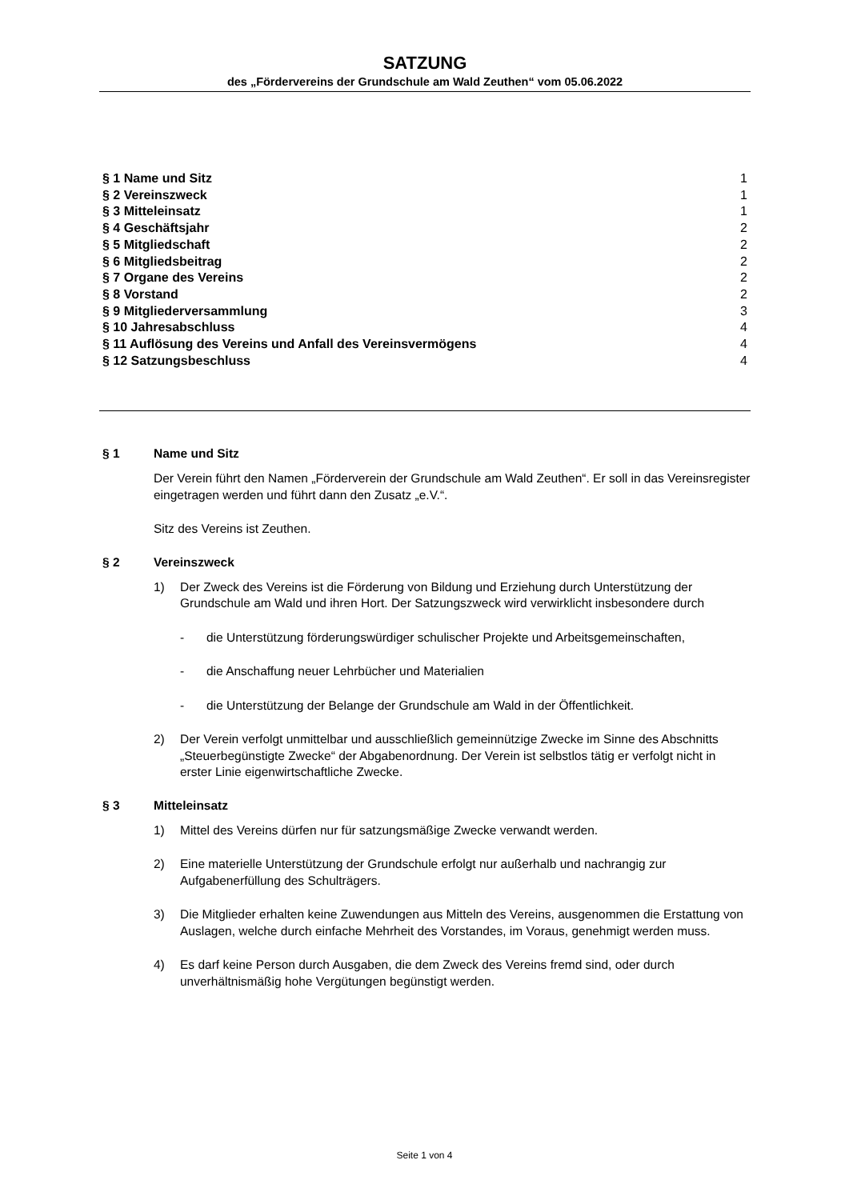SATZUNG
des „Fördervereins der Grundschule am Wald Zeuthen“ vom 05.06.2022
§ 1 Name und Sitz 1
§ 2 Vereinszweck 1
§ 3 Mitteleinsatz 1
§ 4 Geschäftsjahr 2
§ 5 Mitgliedschaft 2
§ 6 Mitgliedsbeitrag 2
§ 7 Organe des Vereins 2
§ 8 Vorstand 2
§ 9 Mitgliederversammlung 3
§ 10 Jahresabschluss 4
§ 11 Auflösung des Vereins und Anfall des Vereinsvermögens 4
§ 12 Satzungsbeschluss 4
§ 1 Name und Sitz
Der Verein führt den Namen „Förderverein der Grundschule am Wald Zeuthen“. Er soll in das Vereinsregister eingetragen werden und führt dann den Zusatz „e.V.“.
Sitz des Vereins ist Zeuthen.
§ 2 Vereinszweck
1) Der Zweck des Vereins ist die Förderung von Bildung und Erziehung durch Unterstützung der Grundschule am Wald und ihren Hort. Der Satzungszweck wird verwirklicht insbesondere durch
- die Unterstützung förderungswürdiger schulischer Projekte und Arbeitsgemeinschaften,
- die Anschaffung neuer Lehrbücher und Materialien
- die Unterstützung der Belange der Grundschule am Wald in der Öffentlichkeit.
2) Der Verein verfolgt unmittelbar und ausschließlich gemeinnützige Zwecke im Sinne des Abschnitts „Steuerbegünstigte Zwecke“ der Abgabenordnung. Der Verein ist selbstlos tätig er verfolgt nicht in erster Linie eigenwirtschaftliche Zwecke.
§ 3 Mitteleinsatz
1) Mittel des Vereins dürfen nur für satzungsmäßige Zwecke verwandt werden.
2) Eine materielle Unterstützung der Grundschule erfolgt nur außerhalb und nachrangig zur Aufgabenerfüllung des Schulträgers.
3) Die Mitglieder erhalten keine Zuwendungen aus Mitteln des Vereins, ausgenommen die Erstattung von Auslagen, welche durch einfache Mehrheit des Vorstandes, im Voraus, genehmigt werden muss.
4) Es darf keine Person durch Ausgaben, die dem Zweck des Vereins fremd sind, oder durch unverhältnismäßig hohe Vergütungen begünstigt werden.
Seite 1 von 4